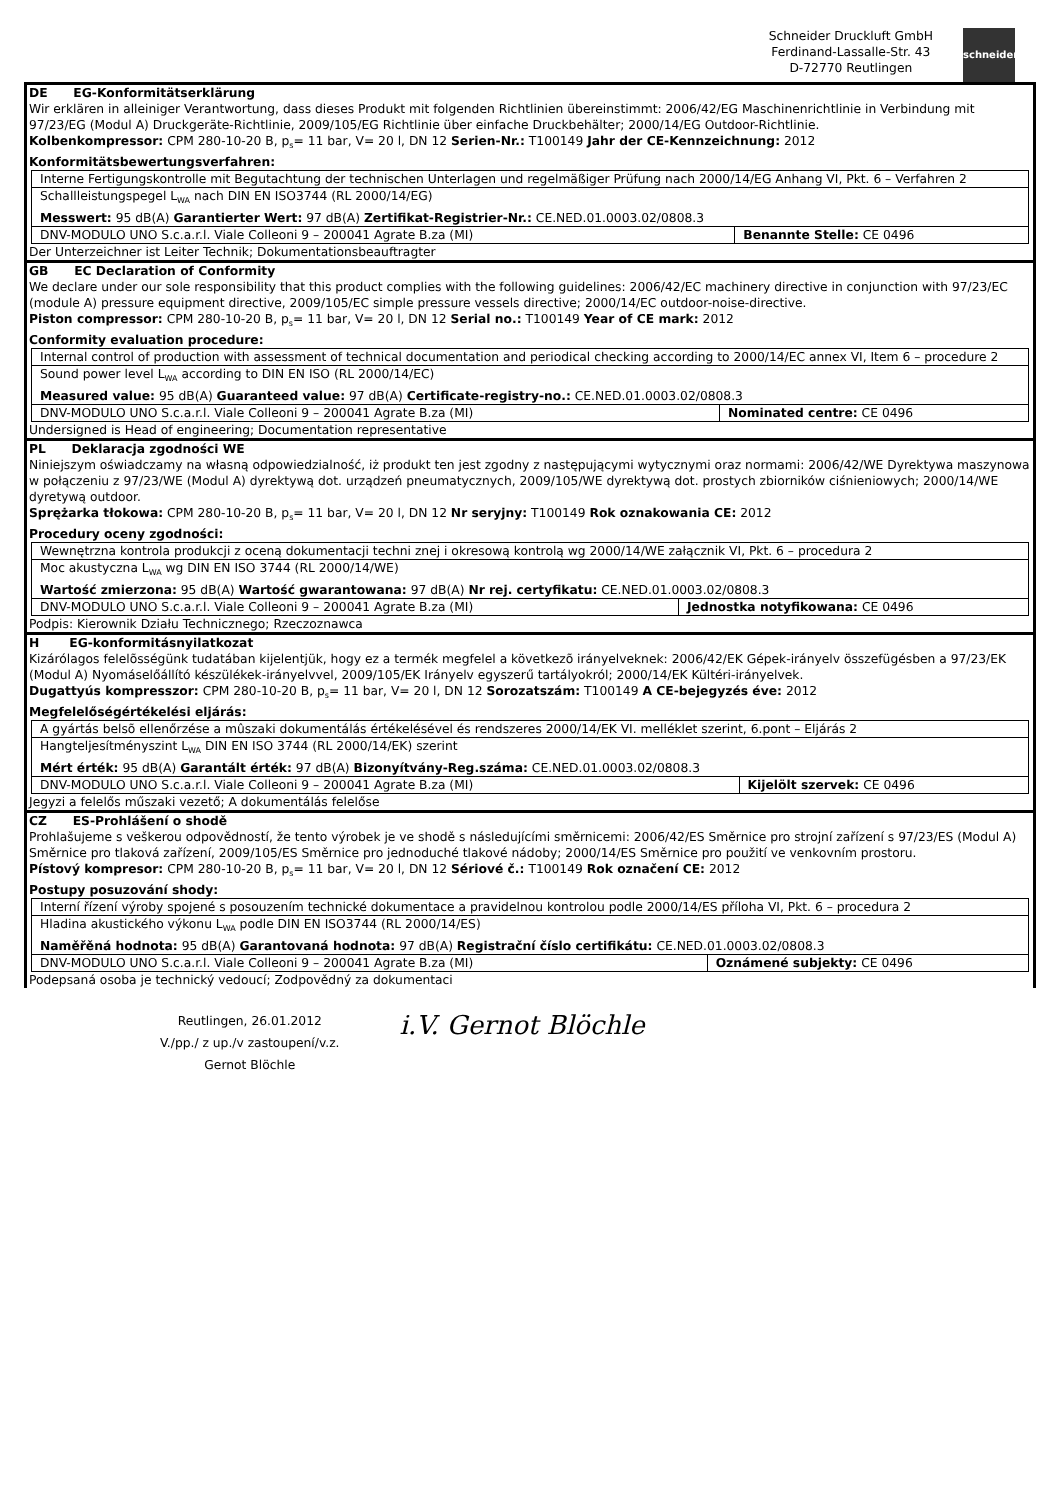Schneider Druckluft GmbH
Ferdinand-Lassalle-Str. 43
D-72770 Reutlingen
schneider
DE EG-Konformitätserklärung
Wir erklären in alleiniger Verantwortung, dass dieses Produkt mit folgenden Richtlinien übereinstimmt: 2006/42/EG Maschinenrichtlinie in Verbindung mit 97/23/EG (Modul A) Druckgeräte-Richtlinie, 2009/105/EG Richtlinie über einfache Druckbehälter; 2000/14/EG Outdoor-Richtlinie.
Kolbenkompressor: CPM 280-10-20 B, p<sub>s</sub>= 11 bar, V= 20 l, DN 12 Serien-Nr.: T100149 Jahr der CE-Kennzeichnung: 2012
Konformitätsbewertungsverfahren:
| Interne Fertigungskontrolle mit Begutachtung der technischen Unterlagen und regelmäßiger Prüfung nach 2000/14/EG Anhang VI, Pkt. 6 – Verfahren 2 | |
| Schallleistungspegel L<sub>WA</sub> nach DIN EN ISO3744 (RL 2000/14/EG) Messwert: 95 dB(A) Garantierter Wert: 97 dB(A) Zertifikat-Registrier-Nr.: CE.NED.01.0003.02/0808.3 | |
| DNV-MODULO UNO S.c.a.r.l. Viale Colleoni 9 – 200041 Agrate B.za (MI) | Benannte Stelle: CE 0496 |
Der Unterzeichner ist Leiter Technik; Dokumentationsbeauftragter
GB EC Declaration of Conformity
We declare under our sole responsibility that this product complies with the following guidelines: 2006/42/EC machinery directive in conjunction with 97/23/EC (module A) pressure equipment directive, 2009/105/EC simple pressure vessels directive; 2000/14/EC outdoor-noise-directive.
Piston compressor: CPM 280-10-20 B, p<sub>s</sub>= 11 bar, V= 20 l, DN 12 Serial no.: T100149 Year of CE mark: 2012
Conformity evaluation procedure:
| Internal control of production with assessment of technical documentation and periodical checking according to 2000/14/EC annex VI, Item 6 – procedure 2 | |
| Sound power level L<sub>WA</sub> according to DIN EN ISO (RL 2000/14/EC) Measured value: 95 dB(A) Guaranteed value: 97 dB(A) Certificate-registry-no.: CE.NED.01.0003.02/0808.3 | |
| DNV-MODULO UNO S.c.a.r.l. Viale Colleoni 9 – 200041 Agrate B.za (MI) | Nominated centre: CE 0496 |
Undersigned is Head of engineering; Documentation representative
PL Deklaracja zgodności WE
Niniejszym oświadczamy na własną odpowiedzialność, iż produkt ten jest zgodny z następującymi wytycznymi oraz normami: 2006/42/WE Dyrektywa maszynowa w połączeniu z 97/23/WE (Modul A) dyrektywą dot. urządzeń pneumatycznych, 2009/105/WE dyrektywą dot. prostych zbiorników ciśnieniowych; 2000/14/WE dyretywą outdoor.
Sprężarka tłokowa: CPM 280-10-20 B, p<sub>s</sub>= 11 bar, V= 20 l, DN 12 Nr seryjny: T100149 Rok oznakowania CE: 2012
Procedury oceny zgodności:
| Wewnętrzna kontrola produkcji z oceną dokumentacji techni znej i okresową kontrolą wg 2000/14/WE załącznik VI, Pkt. 6 – procedura 2 | |
| Moc akustyczna L<sub>WA</sub> wg DIN EN ISO 3744 (RL 2000/14/WE) Wartość zmierzona: 95 dB(A) Wartość gwarantowana: 97 dB(A) Nr rej. certyfikatu: CE.NED.01.0003.02/0808.3 | |
| DNV-MODULO UNO S.c.a.r.l. Viale Colleoni 9 – 200041 Agrate B.za (MI) | Jednostka notyfikowana: CE 0496 |
Podpis: Kierownik Działu Technicznego; Rzeczoznawca
H EG-konformitásnyilatkozat
Kizárólagos felelõsségünk tudatában kijelentjük, hogy ez a termék megfelel a következõ irányelveknek: 2006/42/EK Gépek-irányelv összefügésben a 97/23/EK (Modul A) Nyomáselőállító készülékek-irányelvvel, 2009/105/EK Irányelv egyszerű tartályokról; 2000/14/EK Kültéri-irányelvek.
Dugattyús kompresszor: CPM 280-10-20 B, p<sub>s</sub>= 11 bar, V= 20 l, DN 12 Sorozatszám: T100149 A CE-bejegyzés éve: 2012
Megfelelőségértékelési eljárás:
| A gyártás belsõ ellenőrzése a mûszaki dokumentálás értékelésével és rendszeres 2000/14/EK VI. melléklet szerint, 6.pont – Eljárás 2 | |
| Hangteljesítményszint L<sub>WA</sub> DIN EN ISO 3744 (RL 2000/14/EK) szerint Mért érték: 95 dB(A) Garantált érték: 97 dB(A) Bizonyítvány-Reg.száma: CE.NED.01.0003.02/0808.3 | |
| DNV-MODULO UNO S.c.a.r.l. Viale Colleoni 9 – 200041 Agrate B.za (MI) | Kijelölt szervek: CE 0496 |
Jegyzi a felelős műszaki vezető; A dokumentálás felelőse
CZ ES-Prohlášení o shodě
Prohlašujeme s veškerou odpovědností, že tento výrobek je ve shodě s následujícími směrnicemi: 2006/42/ES Směrnice pro strojní zařízení s 97/23/ES (Modul A) Směrnice pro tlaková zařízení, 2009/105/ES Směrnice pro jednoduché tlakové nádoby; 2000/14/ES Směrnice pro použití ve venkovním prostoru.
Pístový kompresor: CPM 280-10-20 B, p<sub>s</sub>= 11 bar, V= 20 l, DN 12 Sériové č.: T100149 Rok označení CE: 2012
Postupy posuzování shody:
| Interní řízení výroby spojené s posouzením technické dokumentace a pravidelnou kontrolou podle 2000/14/ES příloha VI, Pkt. 6 – procedura 2 | |
| Hladina akustického výkonu L<sub>WA</sub> podle DIN EN ISO3744 (RL 2000/14/ES) Naměřěná hodnota: 95 dB(A) Garantovaná hodnota: 97 dB(A) Registrační číslo certifikátu: CE.NED.01.0003.02/0808.3 | |
| DNV-MODULO UNO S.c.a.r.l. Viale Colleoni 9 – 200041 Agrate B.za (MI) | Oznámené subjekty: CE 0496 |
Podepsaná osoba je technický vedoucí; Zodpovědný za dokumentaci
Reutlingen, 26.01.2012
V./pp./ z up./v zastoupení/v.z.
Gernot Blöchle
i.V. Gernot Blöchle